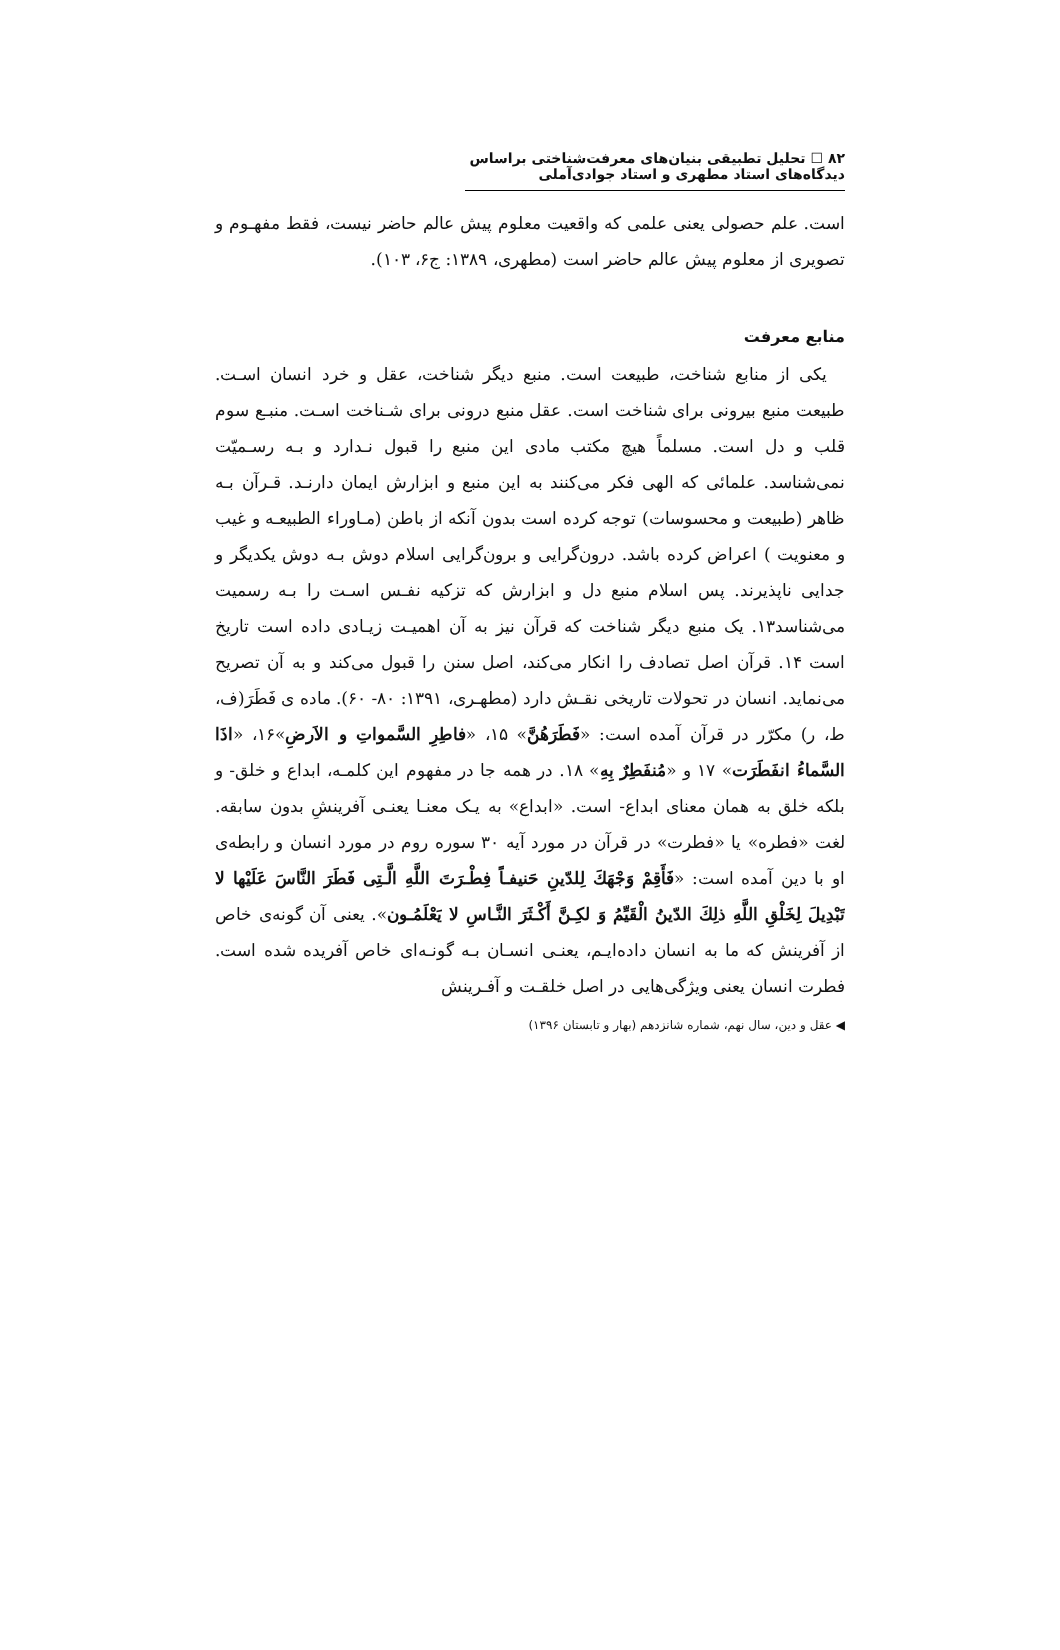۸۲ ☐ تحلیل تطبیقی بنیان‌های معرفت‌شناختی براساس دیدگاه‌های استاد مطهری و استاد جوادی‌آملی
است. علم حصولی یعنی علمی که واقعیت معلوم پیش عالم حاضر نیست، فقط مفهـوم و تصویری از معلوم پیش عالم حاضر است (مطهری، ۱۳۸۹: ج۶، ۱۰۳).
منابع معرفت
یکی از منابع شناخت، طبیعت است. منبع دیگر شناخت، عقل و خرد انسان اسـت. طبیعت منبع بیرونی برای شناخت است. عقل منبع درونی برای شـناخت اسـت. منبـع سوم قلب و دل است. مسلماً هیچ مکتب مادی این منبع را قبول نـدارد و بـه رسـمیّت نمی‌شناسد. علمائی که الهی فکر می‌کنند به این منبع و ابزارش ایمان دارنـد. قـرآن بـه ظاهر (طبیعت و محسوسات) توجه کرده است بدون آنکه از باطن (مـاوراء الطبیعـه و غیب و معنویت ) اعراض کرده باشد. درون‌گرایی و برون‌گرایی اسلام دوش بـه دوش یکدیگر و جدایی ناپذیرند. پس اسلام منبع دل و ابزارش که تزکیه نفـس اسـت را بـه رسمیت می‌شناسد۱۳. یک منبع دیگر شناخت که قرآن نیز به آن اهمیـت زیـادی داده است تاریخ است ۱۴. قرآن اصل تصادف را انکار می‌کند، اصل سنن را قبول می‌کند و به آن تصریح می‌نماید. انسان در تحولات تاریخی نقـش دارد (مطهـری، ۱۳۹۱: ۸۰- ۶۰). ماده ی فَطَرَ(ف، ط، ر) مکرّر در قرآن آمده است: «فَطَرَهُنَّ» ۱۵، «فاطِرِ السَّمواتِ و الاَرضِ»۱۶، «اذَا السَّماءُ انفَطَرَت» ۱۷ و «مُنفَطِرٌ بِهِ» ۱۸. در همه جا در مفهوم این کلمـه، ابداع و خلق- و بلکه خلق به همان معنای ابداع- است. «ابداع» به یـک معنـا یعنـی آفرینشِ بدون سابقه. لغت «فطره» یا «فطرت» در قرآن در مورد آیه ۳۰ سوره روم در مورد انسان و رابطه‌ی او با دین آمده است: «فَأَقِمْ وَجْهَكَ لِلدّینِ حَنیفـاً فِطْـرَتَ اللَّهِ الَّـتِی فَطَرَ النَّاسَ عَلَیْها لا تَبْدِیلَ لِخَلْقِ اللَّهِ ذلِكَ الدّینُ الْقَیِّمُ وَ لكِـنَّ أَكْـثَرَ النَّـاسِ لا یَعْلَمُـون». یعنی آن گونه‌ی خاص از آفرینش که ما به انسان داده‌ایـم، یعنـی انسـان بـه گونـه‌ای خاص آفریده شده است. فطرت انسان یعنی ویژگی‌هایی در اصل خلقـت و آفـرینش
◀ عقل و دین، سال نهم، شماره شانزدهم (بهار و تابستان ۱۳۹۶)